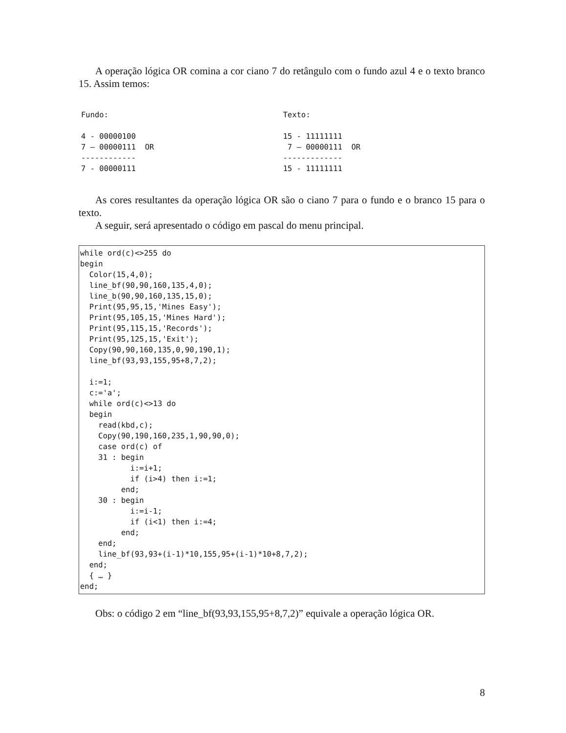A operação lógica OR comina a cor ciano 7 do retângulo com o fundo azul 4 e o texto branco 15. Assim temos:
Fundo: 4 - 00000100 7 – 00000111 OR ------------ 7 - 00000111
Texto: 15 - 11111111 7 – 00000111 OR ------------- 15 - 11111111
As cores resultantes da operação lógica OR são o ciano 7 para o fundo e o branco 15 para o texto.
A seguir, será apresentado o código em pascal do menu principal.
while ord(c)<>255 do begin Color(15,4,0); line_bf(90,90,160,135,4,0); line_b(90,90,160,135,15,0); Print(95,95,15,'Mines Easy'); Print(95,105,15,'Mines Hard'); Print(95,115,15,'Records'); Print(95,125,15,'Exit'); Copy(90,90,160,135,0,90,190,1); line_bf(93,93,155,95+8,7,2); i:=1; c:='a'; while ord(c)<>13 do begin read(kbd,c); Copy(90,190,160,235,1,90,90,0); case ord(c) of 31 : begin i:=i+1; if (i>4) then i:=1; end; 30 : begin i:=i-1; if (i<1) then i:=4; end; end; line_bf(93,93+(i-1)*10,155,95+(i-1)*10+8,7,2); end; { … } end;
Obs: o código 2 em “line_bf(93,93,155,95+8,7,2)” equivale a operação lógica OR.
8